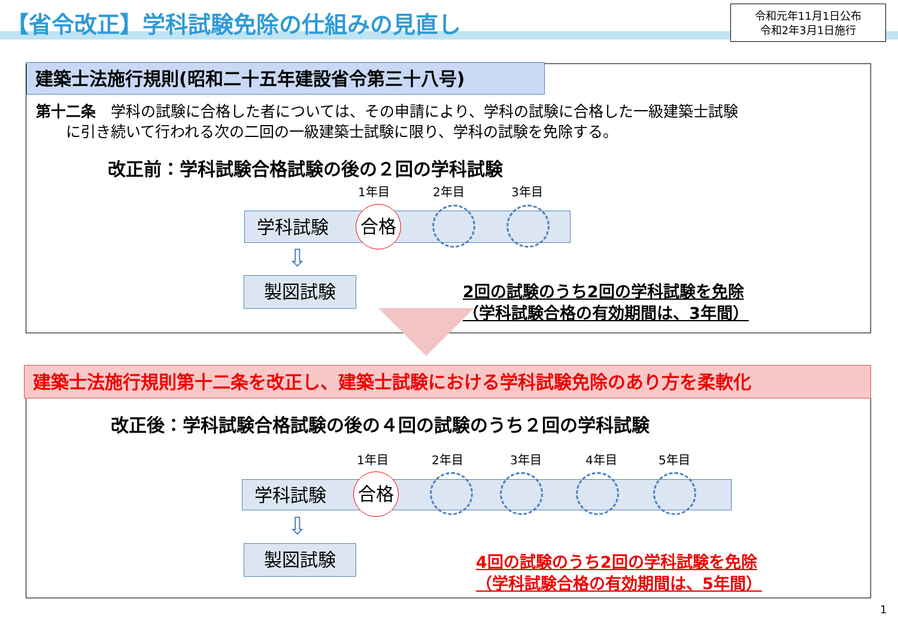【省令改正】学科試験免除の仕組みの見直し
令和元年11月1日公布
令和2年3月1日施行
建築士法施行規則(昭和二十五年建設省令第三十八号)
第十二条　学科の試験に合格した者については、その申請により、学科の試験に合格した一級建築士試験
　　に引き続いて行われる次の二回の一級建築士試験に限り、学科の試験を免除する。
改正前：学科試験合格試験の後の２回の学科試験
1年目 2年目 3年目
学科試験 合格
⇩
製図試験
2回の試験のうち2回の学科試験を免除
（学科試験合格の有効期間は、3年間）
建築士法施行規則第十二条を改正し、建築士試験における学科試験免除のあり方を柔軟化
改正後：学科試験合格試験の後の４回の試験のうち２回の学科試験
1年目 2年目 3年目 4年目 5年目
学科試験 合格
⇩
製図試験
4回の試験のうち2回の学科試験を免除
（学科試験合格の有効期間は、5年間）
1